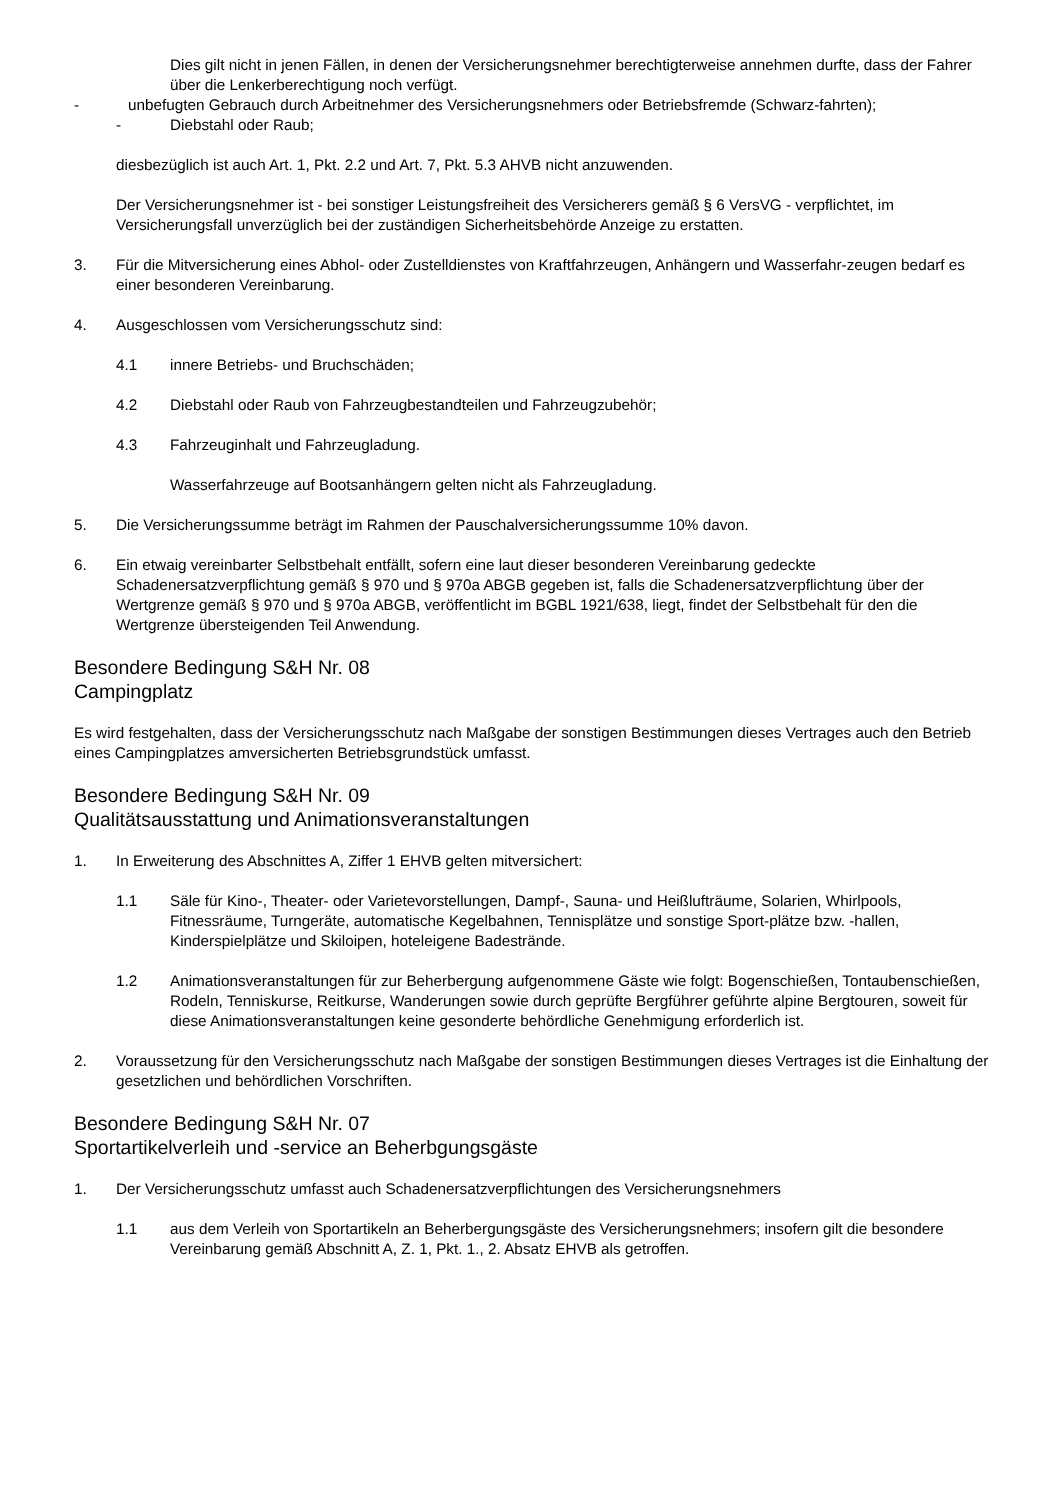Dies gilt nicht in jenen Fällen, in denen der Versicherungsnehmer berechtigterweise annehmen durfte, dass der Fahrer über die Lenkerberechtigung noch verfügt.
- unbefugten Gebrauch durch Arbeitnehmer des Versicherungsnehmers oder Betriebsfremde (Schwarz-fahrten);
- Diebstahl oder Raub;
diesbezüglich ist auch Art. 1, Pkt. 2.2 und Art. 7, Pkt. 5.3 AHVB nicht anzuwenden.
Der Versicherungsnehmer ist - bei sonstiger Leistungsfreiheit des Versicherers gemäß § 6 VersVG - verpflichtet, im Versicherungsfall unverzüglich bei der zuständigen Sicherheitsbehörde Anzeige zu erstatten.
3. Für die Mitversicherung eines Abhol- oder Zustelldienstes von Kraftfahrzeugen, Anhängern und Wasserfahr-zeugen bedarf es einer besonderen Vereinbarung.
4. Ausgeschlossen vom Versicherungsschutz sind:
4.1 innere Betriebs- und Bruchschäden;
4.2 Diebstahl oder Raub von Fahrzeugbestandteilen und Fahrzeugzubehör;
4.3 Fahrzeuginhalt und Fahrzeugladung.
Wasserfahrzeuge auf Bootsanhängern gelten nicht als Fahrzeugladung.
5. Die Versicherungssumme beträgt im Rahmen der Pauschalversicherungssumme 10% davon.
6. Ein etwaig vereinbarter Selbstbehalt entfällt, sofern eine laut dieser besonderen Vereinbarung gedeckte Schadenersatzverpflichtung gemäß § 970 und § 970a ABGB gegeben ist, falls die Schadenersatzverpflichtung über der Wertgrenze gemäß § 970 und § 970a ABGB, veröffentlicht im BGBL 1921/638, liegt, findet der Selbstbehalt für den die Wertgrenze übersteigenden Teil Anwendung.
Besondere Bedingung S&H Nr. 08
Campingplatz
Es wird festgehalten, dass der Versicherungsschutz nach Maßgabe der sonstigen Bestimmungen dieses Vertrages auch den Betrieb eines Campingplatzes amversicherten Betriebsgrundstück umfasst.
Besondere Bedingung S&H Nr. 09
Qualitätsausstattung und Animationsveranstaltungen
1. In Erweiterung des Abschnittes A, Ziffer 1 EHVB gelten mitversichert:
1.1 Säle für Kino-, Theater- oder Varietevorstellungen, Dampf-, Sauna- und Heißlufträume, Solarien, Whirlpools, Fitnessräume, Turngeräte, automatische Kegelbahnen, Tennisplätze und sonstige Sport-plätze bzw. -hallen, Kinderspielplätze und Skiloipen, hoteleigene Badestrände.
1.2 Animationsveranstaltungen für zur Beherbergung aufgenommene Gäste wie folgt: Bogenschießen, Tontaubenschießen, Rodeln, Tenniskurse, Reitkurse, Wanderungen sowie durch geprüfte Bergführer geführte alpine Bergtouren, soweit für diese Animationsveranstaltungen keine gesonderte behördliche Genehmigung erforderlich ist.
2. Voraussetzung für den Versicherungsschutz nach Maßgabe der sonstigen Bestimmungen dieses Vertrages ist die Einhaltung der gesetzlichen und behördlichen Vorschriften.
Besondere Bedingung S&H Nr. 07
Sportartikelverleih und -service an Beherbgungsgäste
1. Der Versicherungsschutz umfasst auch Schadenersatzverpflichtungen des Versicherungsnehmers
1.1 aus dem Verleih von Sportartikeln an Beherbergungsgäste des Versicherungsnehmers; insofern gilt die besondere Vereinbarung gemäß Abschnitt A, Z. 1, Pkt. 1., 2. Absatz EHVB als getroffen.